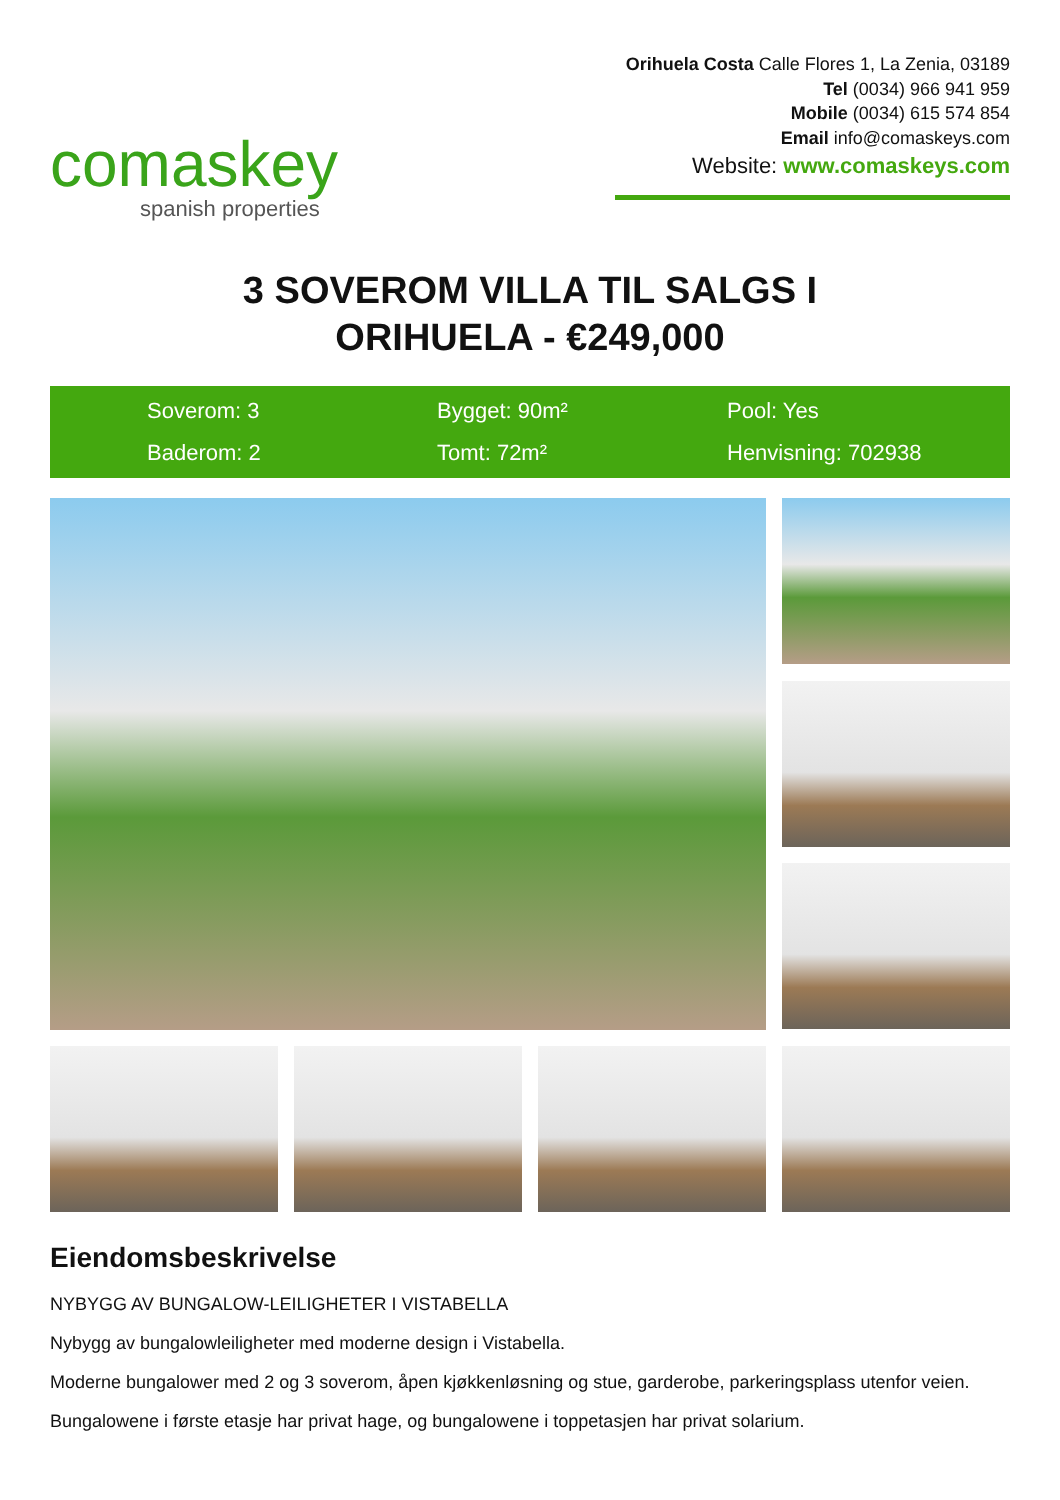comaskey
spanish properties
Orihuela Costa Calle Flores 1, La Zenia, 03189
Tel (0034) 966 941 959
Mobile (0034) 615 574 854
Email info@comaskeys.com
Website: www.comaskeys.com
3 SOVEROM VILLA TIL SALGS I
ORIHUELA - €249,000
Soverom: 3
Bygget: 90m²
Pool: Yes
Baderom: 2
Tomt: 72m²
Henvisning: 702938
Eiendomsbeskrivelse
NYBYGG AV BUNGALOW-LEILIGHETER I VISTABELLA
Nybygg av bungalowleiligheter med moderne design i Vistabella.
Moderne bungalower med 2 og 3 soverom, åpen kjøkkenløsning og stue, garderobe, parkeringsplass utenfor veien.
Bungalowene i første etasje har privat hage, og bungalowene i toppetasjen har privat solarium.